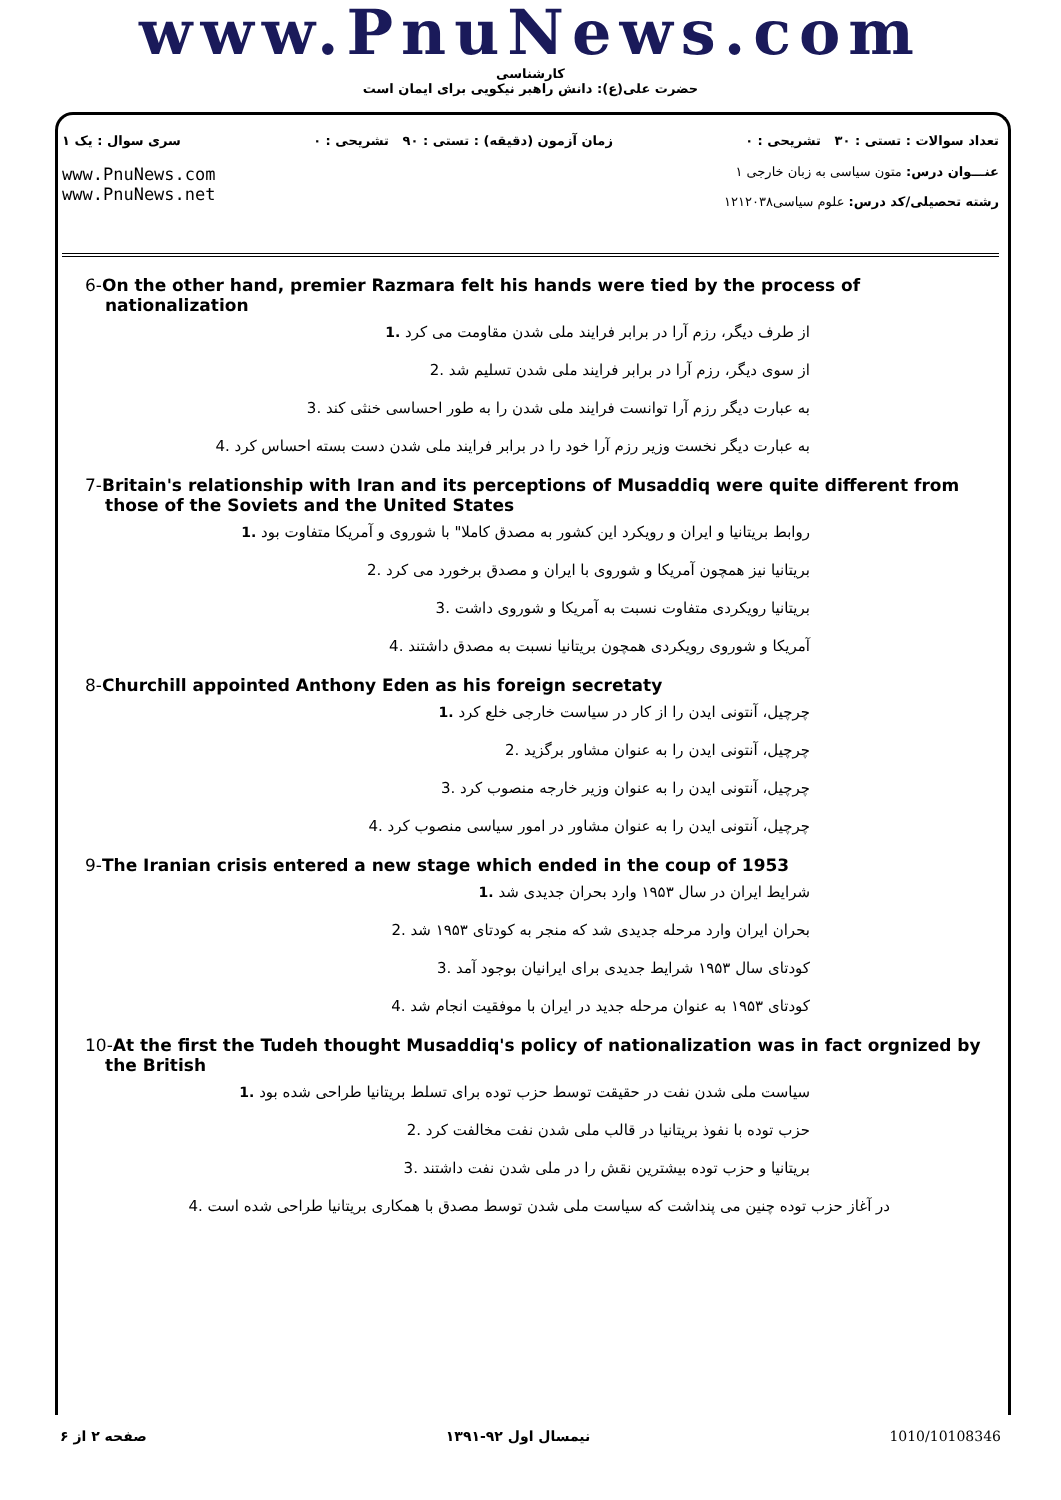www.PnuNews.com
کارشناسی
حضرت علی(ع): دانش راهبر نیکویی برای ایمان است
تعداد سوالات : تستی : ۳۰ تشریحی : ۰ زمان آزمون (دقیقه) : تستی : ۹۰ تشریحی : ۰ سری سوال : یک ۱
عنـــوان درس: متون سیاسی به زبان خارجی ۱
رشته تحصیلی/کد درس: علوم سیاسی۱۲۱۲۰۳۸
www.PnuNews.com
www.PnuNews.net
6-On the other hand, premier Razmara felt his hands were tied by the process of nationalization
از طرف دیگر، رزم آرا در برابر فرایند ملی شدن مقاومت می کرد .1
از سوی دیگر، رزم آرا در برابر فرایند ملی شدن تسلیم شد .2
به عبارت دیگر رزم آرا توانست فرایند ملی شدن را به طور احساسی خنثی کند .3
به عبارت دیگر نخست وزیر رزم آرا خود را در برابر فرایند ملی شدن دست بسته احساس کرد .4
7-Britain's relationship with Iran and its perceptions of Musaddiq were quite different from those of the Soviets and the United States
روابط بریتانیا و ایران و رویکرد این کشور به مصدق کاملا" با شوروی و آمریکا متفاوت بود .1
بریتانیا نیز همچون آمریکا و شوروی با ایران و مصدق برخورد می کرد .2
بریتانیا رویکردی متفاوت نسبت به آمریکا و شوروی داشت .3
آمریکا و شوروی رویکردی همچون بریتانیا نسبت به مصدق داشتند .4
8-Churchill appointed Anthony Eden as his foreign secretaty
چرچیل، آنتونی ایدن را از کار در سیاست خارجی خلع کرد .1
چرچیل، آنتونی ایدن را به عنوان مشاور برگزید .2
چرچیل، آنتونی ایدن را به عنوان وزیر خارجه منصوب کرد .3
چرچیل، آنتونی ایدن را به عنوان مشاور در امور سیاسی منصوب کرد .4
9-The Iranian crisis entered a new stage which ended in the coup of 1953
شرایط ایران در سال ۱۹۵۳ وارد بحران جدیدی شد .1
بحران ایران وارد مرحله جدیدی شد که منجر به کودتای ۱۹۵۳ شد .2
کودتای سال ۱۹۵۳ شرایط جدیدی برای ایرانیان بوجود آمد .3
کودتای ۱۹۵۳ به عنوان مرحله جدید در ایران با موفقیت انجام شد .4
10-At the first the Tudeh thought Musaddiq's policy of nationalization was in fact orgnized by the British
سیاست ملی شدن نفت در حقیقت توسط حزب توده برای تسلط بریتانیا طراحی شده بود .1
حزب توده با نفوذ بریتانیا در قالب ملی شدن نفت مخالفت کرد .2
بریتانیا و حزب توده بیشترین نقش را در ملی شدن نفت داشتند .3
در آغاز حزب توده چنین می پنداشت که سیاست ملی شدن توسط مصدق با همکاری بریتانیا طراحی شده است .4
صفحه ۲ از ۶ نیمسال اول ۹۲-۱۳۹۱ 1010/10108346